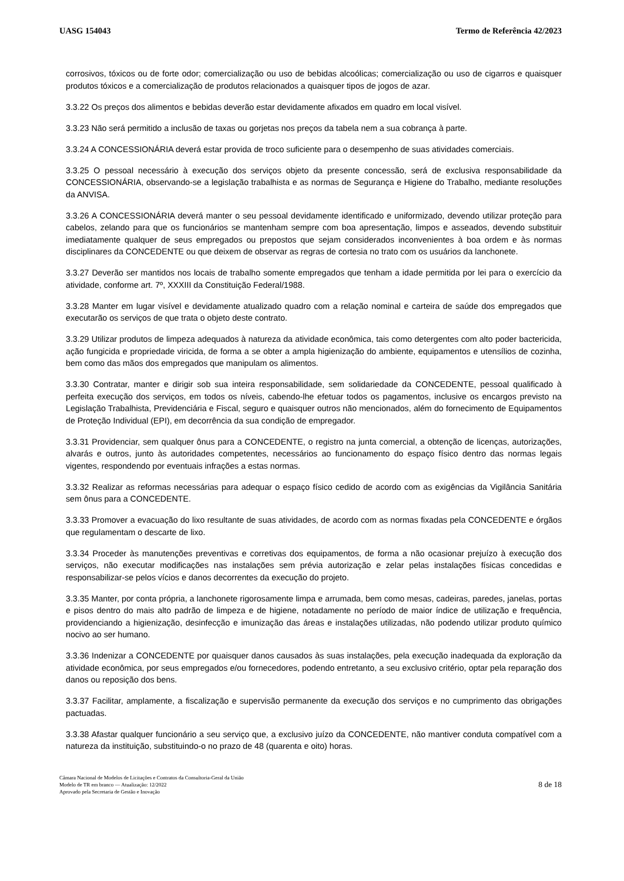UASG 154043 Termo de Referência 42/2023
corrosivos, tóxicos ou de forte odor; comercialização ou uso de bebidas alcoólicas; comercialização ou uso de cigarros e quaisquer produtos tóxicos e a comercialização de produtos relacionados a quaisquer tipos de jogos de azar.
3.3.22 Os preços dos alimentos e bebidas deverão estar devidamente afixados em quadro em local visível.
3.3.23 Não será permitido a inclusão de taxas ou gorjetas nos preços da tabela nem a sua cobrança à parte.
3.3.24 A CONCESSIONÁRIA deverá estar provida de troco suficiente para o desempenho de suas atividades comerciais.
3.3.25 O pessoal necessário à execução dos serviços objeto da presente concessão, será de exclusiva responsabilidade da CONCESSIONÁRIA, observando-se a legislação trabalhista e as normas de Segurança e Higiene do Trabalho, mediante resoluções da ANVISA.
3.3.26 A CONCESSIONÁRIA deverá manter o seu pessoal devidamente identificado e uniformizado, devendo utilizar proteção para cabelos, zelando para que os funcionários se mantenham sempre com boa apresentação, limpos e asseados, devendo substituir imediatamente qualquer de seus empregados ou prepostos que sejam considerados inconvenientes à boa ordem e às normas disciplinares da CONCEDENTE ou que deixem de observar as regras de cortesia no trato com os usuários da lanchonete.
3.3.27 Deverão ser mantidos nos locais de trabalho somente empregados que tenham a idade permitida por lei para o exercício da atividade, conforme art. 7º, XXXIII da Constituição Federal/1988.
3.3.28 Manter em lugar visível e devidamente atualizado quadro com a relação nominal e carteira de saúde dos empregados que executarão os serviços de que trata o objeto deste contrato.
3.3.29 Utilizar produtos de limpeza adequados à natureza da atividade econômica, tais como detergentes com alto poder bactericida, ação fungicida e propriedade viricida, de forma a se obter a ampla higienização do ambiente, equipamentos e utensílios de cozinha, bem como das mãos dos empregados que manipulam os alimentos.
3.3.30 Contratar, manter e dirigir sob sua inteira responsabilidade, sem solidariedade da CONCEDENTE, pessoal qualificado à perfeita execução dos serviços, em todos os níveis, cabendo-lhe efetuar todos os pagamentos, inclusive os encargos previsto na Legislação Trabalhista, Previdenciária e Fiscal, seguro e quaisquer outros não mencionados, além do fornecimento de Equipamentos de Proteção Individual (EPI), em decorrência da sua condição de empregador.
3.3.31 Providenciar, sem qualquer ônus para a CONCEDENTE, o registro na junta comercial, a obtenção de licenças, autorizações, alvarás e outros, junto às autoridades competentes, necessários ao funcionamento do espaço físico dentro das normas legais vigentes, respondendo por eventuais infrações a estas normas.
3.3.32 Realizar as reformas necessárias para adequar o espaço físico cedido de acordo com as exigências da Vigilância Sanitária sem ônus para a CONCEDENTE.
3.3.33 Promover a evacuação do lixo resultante de suas atividades, de acordo com as normas fixadas pela CONCEDENTE e órgãos que regulamentam o descarte de lixo.
3.3.34 Proceder às manutenções preventivas e corretivas dos equipamentos, de forma a não ocasionar prejuízo à execução dos serviços, não executar modificações nas instalações sem prévia autorização e zelar pelas instalações físicas concedidas e responsabilizar-se pelos vícios e danos decorrentes da execução do projeto.
3.3.35 Manter, por conta própria, a lanchonete rigorosamente limpa e arrumada, bem como mesas, cadeiras, paredes, janelas, portas e pisos dentro do mais alto padrão de limpeza e de higiene, notadamente no período de maior índice de utilização e frequência, providenciando a higienização, desinfecção e imunização das áreas e instalações utilizadas, não podendo utilizar produto químico nocivo ao ser humano.
3.3.36 Indenizar a CONCEDENTE por quaisquer danos causados às suas instalações, pela execução inadequada da exploração da atividade econômica, por seus empregados e/ou fornecedores, podendo entretanto, a seu exclusivo critério, optar pela reparação dos danos ou reposição dos bens.
3.3.37 Facilitar, amplamente, a fiscalização e supervisão permanente da execução dos serviços e no cumprimento das obrigações pactuadas.
3.3.38 Afastar qualquer funcionário a seu serviço que, a exclusivo juízo da CONCEDENTE, não mantiver conduta compatível com a natureza da instituição, substituindo-o no prazo de 48 (quarenta e oito) horas.
Câmara Nacional de Modelos de Licitações e Contratos da Consultoria-Geral da União
Modelo de TR em branco — Atualização: 12/2022
Aprovado pela Secretaria de Gestão e Inovação
8 de 18